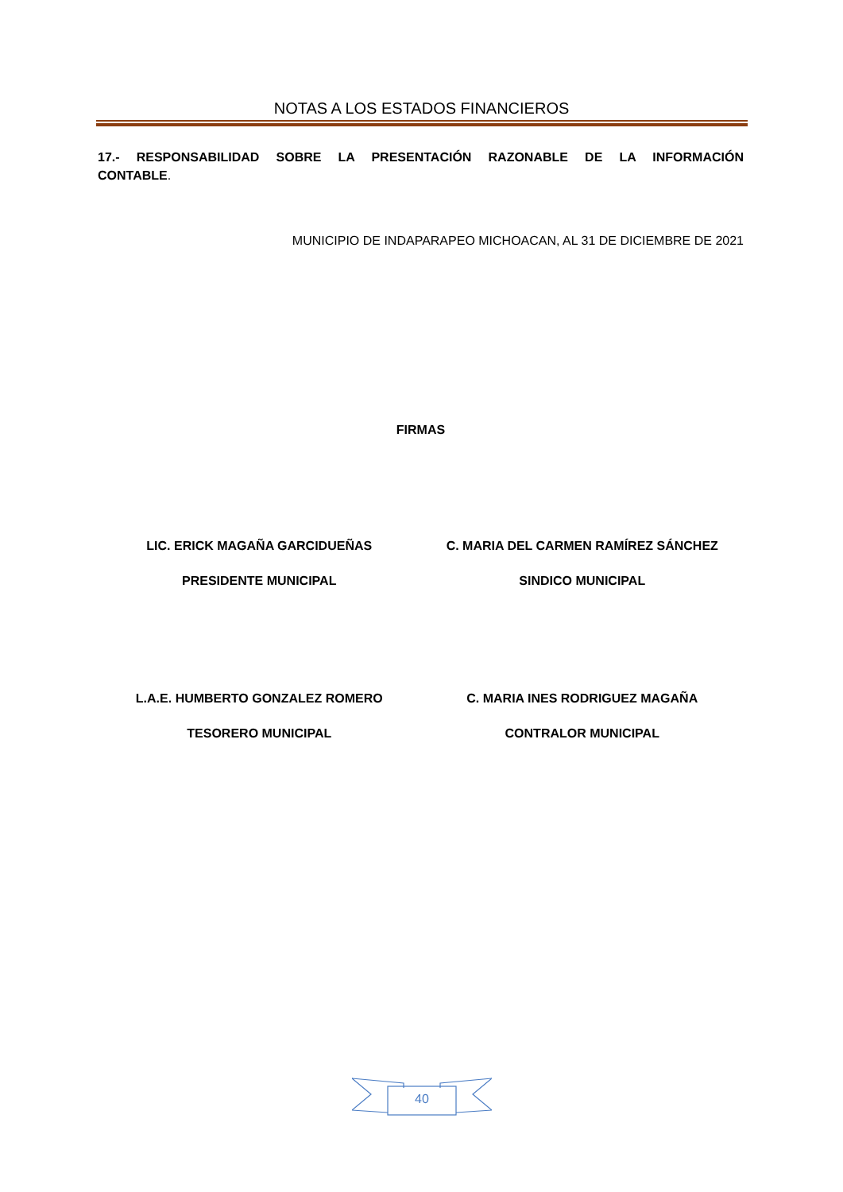NOTAS A LOS ESTADOS FINANCIEROS
17.- RESPONSABILIDAD SOBRE LA PRESENTACIÓN RAZONABLE DE LA INFORMACIÓN CONTABLE.
MUNICIPIO DE INDAPARAPEO MICHOACAN, AL 31 DE DICIEMBRE DE 2021
FIRMAS
LIC. ERICK MAGAÑA GARCIDUEÑAS C. MARIA DEL CARMEN RAMÍREZ SÁNCHEZ
PRESIDENTE MUNICIPAL SINDICO MUNICIPAL
L.A.E. HUMBERTO GONZALEZ ROMERO
C. MARIA INES RODRIGUEZ MAGAÑA
TESORERO MUNICIPAL CONTRALOR MUNICIPAL
40